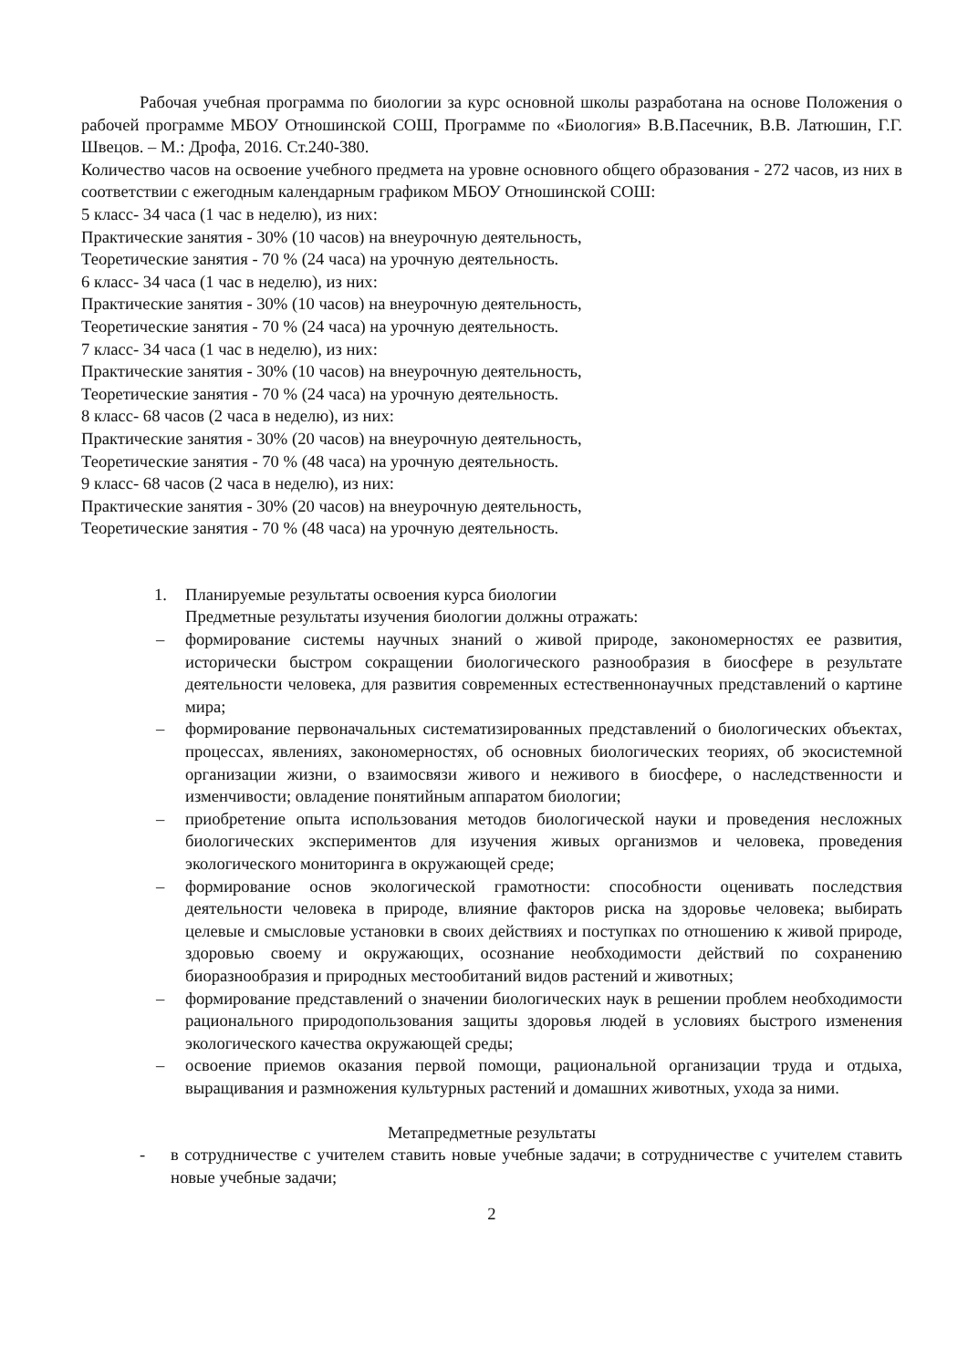Рабочая учебная программа по биологии за курс основной школы разработана на основе Положения о рабочей программе МБОУ Отношинской СОШ, Программе по «Биология» В.В.Пасечник, В.В. Латюшин, Г.Г. Швецов. – М.: Дрофа, 2016. Ст.240-380.
Количество часов на освоение учебного предмета на уровне основного общего образования - 272 часов, из них в соответствии с ежегодным календарным графиком МБОУ Отношинской СОШ:
5 класс- 34 часа (1 час в неделю), из них:
Практические занятия - 30% (10 часов) на внеурочную деятельность,
Теоретические занятия - 70 % (24 часа) на урочную деятельность.
6 класс- 34 часа (1 час в неделю), из них:
Практические занятия - 30% (10 часов) на внеурочную деятельность,
Теоретические занятия - 70 % (24 часа) на урочную деятельность.
7 класс- 34 часа (1 час в неделю), из них:
Практические занятия - 30% (10 часов) на внеурочную деятельность,
Теоретические занятия - 70 % (24 часа) на урочную деятельность.
8 класс- 68 часов (2 часа в неделю), из них:
Практические занятия - 30% (20 часов) на внеурочную деятельность,
Теоретические занятия - 70 % (48 часа) на урочную деятельность.
9 класс- 68 часов (2 часа в неделю), из них:
Практические занятия - 30% (20 часов) на внеурочную деятельность,
Теоретические занятия - 70 % (48 часа) на урочную деятельность.
1. Планируемые результаты освоения курса биологии
Предметные результаты изучения биологии должны отражать:
– формирование системы научных знаний о живой природе, закономерностях ее развития, исторически быстром сокращении биологического разнообразия в биосфере в результате деятельности человека, для развития современных естественнонаучных представлений о картине мира;
– формирование первоначальных систематизированных представлений о биологических объектах, процессах, явлениях, закономерностях, об основных биологических теориях, об экосистемной организации жизни, о взаимосвязи живого и неживого в биосфере, о наследственности и изменчивости; овладение понятийным аппаратом биологии;
– приобретение опыта использования методов биологической науки и проведения несложных биологических экспериментов для изучения живых организмов и человека, проведения экологического мониторинга в окружающей среде;
– формирование основ экологической грамотности: способности оценивать последствия деятельности человека в природе, влияние факторов риска на здоровье человека; выбирать целевые и смысловые установки в своих действиях и поступках по отношению к живой природе, здоровью своему и окружающих, осознание необходимости действий по сохранению биоразнообразия и природных местообитаний видов растений и животных;
– формирование представлений о значении биологических наук в решении проблем необходимости рационального природопользования защиты здоровья людей в условиях быстрого изменения экологического качества окружающей среды;
– освоение приемов оказания первой помощи, рациональной организации труда и отдыха, выращивания и размножения культурных растений и домашних животных, ухода за ними.
Метапредметные результаты
- в сотрудничестве с учителем ставить новые учебные задачи; в сотрудничестве с учителем ставить новые учебные задачи;
2